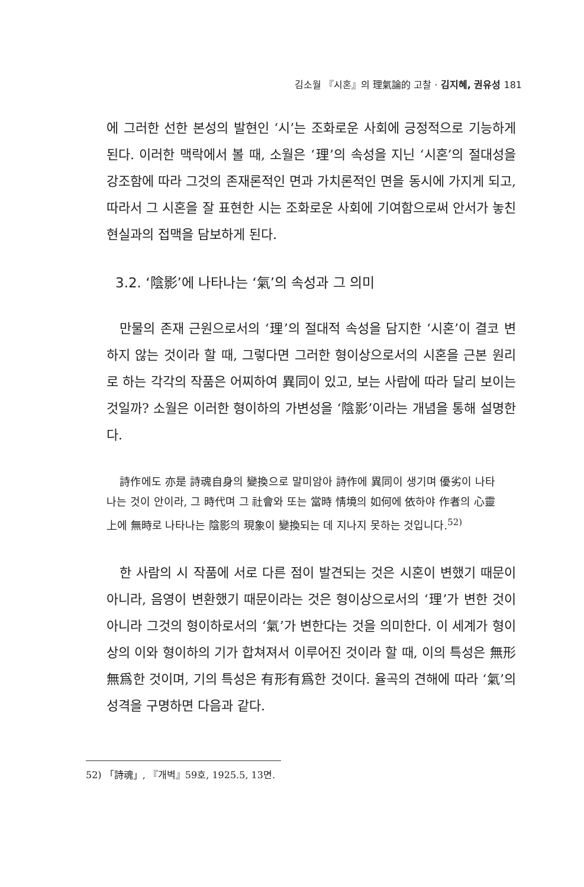김소월 『시혼』의 理氣論的 고찰 · 김지혜, 권유성 181
에 그러한 선한 본성의 발현인 ‘시’는 조화로운 사회에 긍정적으로 기능하게 된다. 이러한 맥락에서 볼 때, 소월은 ‘理’의 속성을 지닌 ‘시혼’의 절대성을 강조함에 따라 그것의 존재론적인 면과 가치론적인 면을 동시에 가지게 되고, 따라서 그 시혼을 잘 표현한 시는 조화로운 사회에 기여함으로써 안서가 놓친 현실과의 접맥을 담보하게 된다.
3.2. ‘陰影’에 나타나는 ‘氣’의 속성과 그 의미
만물의 존재 근원으로서의 ‘理’의 절대적 속성을 담지한 ‘시혼’이 결코 변하지 않는 것이라 할 때, 그렇다면 그러한 형이상으로서의 시혼을 근본 원리로 하는 각각의 작품은 어찌하여 異同이 있고, 보는 사람에 따라 달리 보이는 것일까? 소월은 이러한 형이하의 가변성을 ‘陰影’이라는 개념을 통해 설명한다.
詩作에도 亦是 詩魂自身의 變換으로 말미암아 詩作에 異同이 생기며 優劣이 나타나는 것이 안이라, 그 時代며 그 社會와 또는 當時 情境의 如何에 依하야 作者의 心靈 上에 無時로 나타나는 陰影의 現象이 變換되는 데 지나지 못하는 것입니다.<sup>52)</sup>
한 사람의 시 작품에 서로 다른 점이 발견되는 것은 시혼이 변했기 때문이 아니라, 음영이 변환했기 때문이라는 것은 형이상으로서의 ‘理’가 변한 것이 아니라 그것의 형이하로서의 ‘氣’가 변한다는 것을 의미한다. 이 세계가 형이상의 이와 형이하의 기가 합쳐져서 이루어진 것이라 할 때, 이의 특성은 無形無爲한 것이며, 기의 특성은 有形有爲한 것이다. 율곡의 견해에 따라 ‘氣’의 성격을 구명하면 다음과 같다.
52) 「詩魂」, 『개벽』59호, 1925.5, 13면.